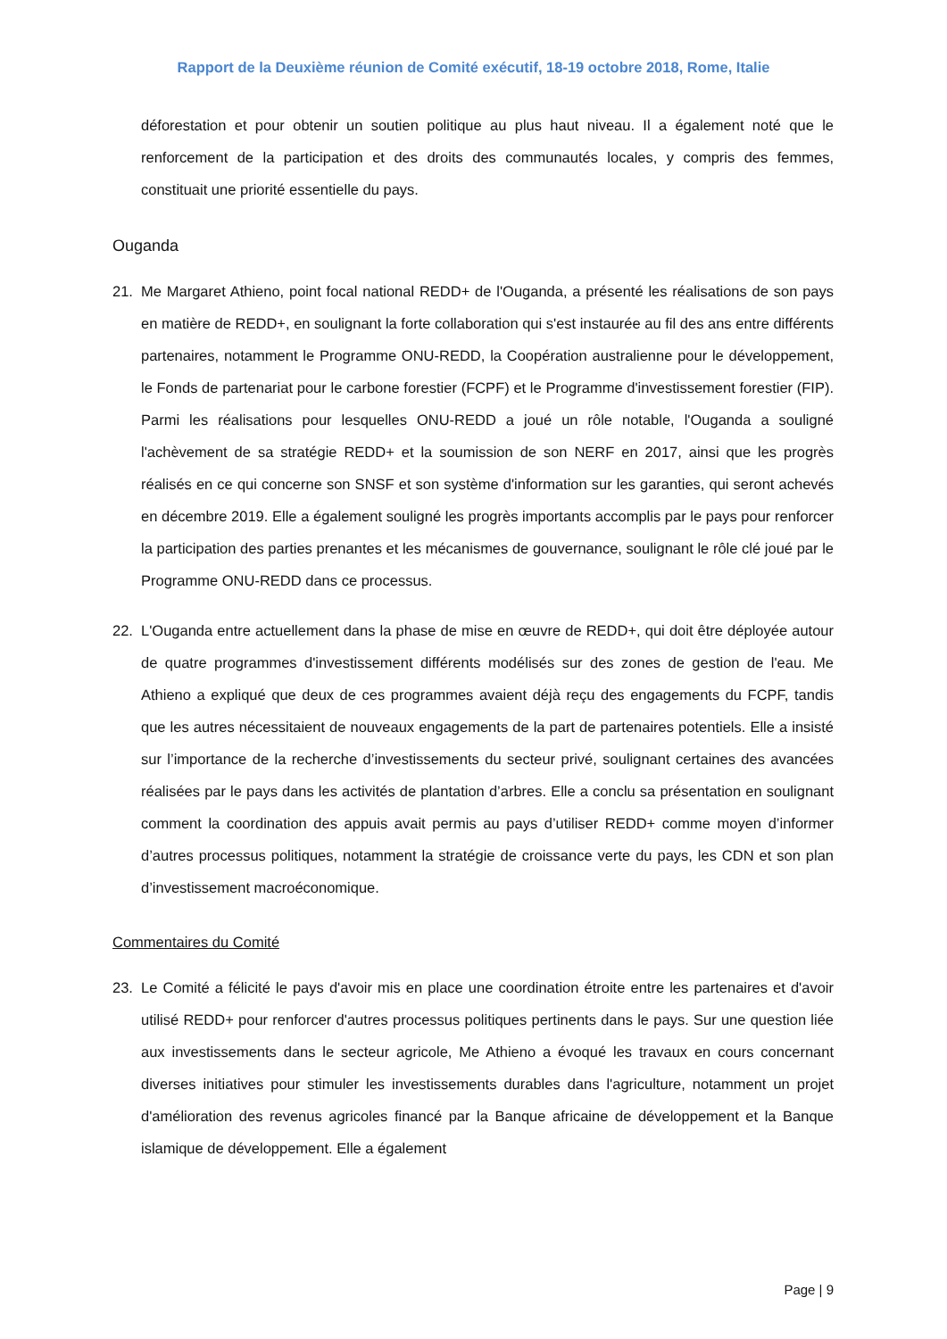Rapport de la Deuxième réunion de Comité exécutif, 18-19 octobre 2018, Rome, Italie
déforestation et pour obtenir un soutien politique au plus haut niveau. Il a également noté que le renforcement de la participation et des droits des communautés locales, y compris des femmes, constituait une priorité essentielle du pays.
Ouganda
21. Me Margaret Athieno, point focal national REDD+ de l'Ouganda, a présenté les réalisations de son pays en matière de REDD+, en soulignant la forte collaboration qui s'est instaurée au fil des ans entre différents partenaires, notamment le Programme ONU-REDD, la Coopération australienne pour le développement, le Fonds de partenariat pour le carbone forestier (FCPF) et le Programme d'investissement forestier (FIP). Parmi les réalisations pour lesquelles ONU-REDD a joué un rôle notable, l'Ouganda a souligné l'achèvement de sa stratégie REDD+ et la soumission de son NERF en 2017, ainsi que les progrès réalisés en ce qui concerne son SNSF et son système d'information sur les garanties, qui seront achevés en décembre 2019. Elle a également souligné les progrès importants accomplis par le pays pour renforcer la participation des parties prenantes et les mécanismes de gouvernance, soulignant le rôle clé joué par le Programme ONU-REDD dans ce processus.
22. L'Ouganda entre actuellement dans la phase de mise en œuvre de REDD+, qui doit être déployée autour de quatre programmes d'investissement différents modélisés sur des zones de gestion de l'eau. Me Athieno a expliqué que deux de ces programmes avaient déjà reçu des engagements du FCPF, tandis que les autres nécessitaient de nouveaux engagements de la part de partenaires potentiels. Elle a insisté sur l’importance de la recherche d’investissements du secteur privé, soulignant certaines des avancées réalisées par le pays dans les activités de plantation d’arbres. Elle a conclu sa présentation en soulignant comment la coordination des appuis avait permis au pays d’utiliser REDD+ comme moyen d’informer d’autres processus politiques, notamment la stratégie de croissance verte du pays, les CDN et son plan d’investissement macroéconomique.
Commentaires du Comité
23. Le Comité a félicité le pays d'avoir mis en place une coordination étroite entre les partenaires et d'avoir utilisé REDD+ pour renforcer d'autres processus politiques pertinents dans le pays. Sur une question liée aux investissements dans le secteur agricole, Me Athieno a évoqué les travaux en cours concernant diverses initiatives pour stimuler les investissements durables dans l'agriculture, notamment un projet d'amélioration des revenus agricoles financé par la Banque africaine de développement et la Banque islamique de développement. Elle a également
Page | 9